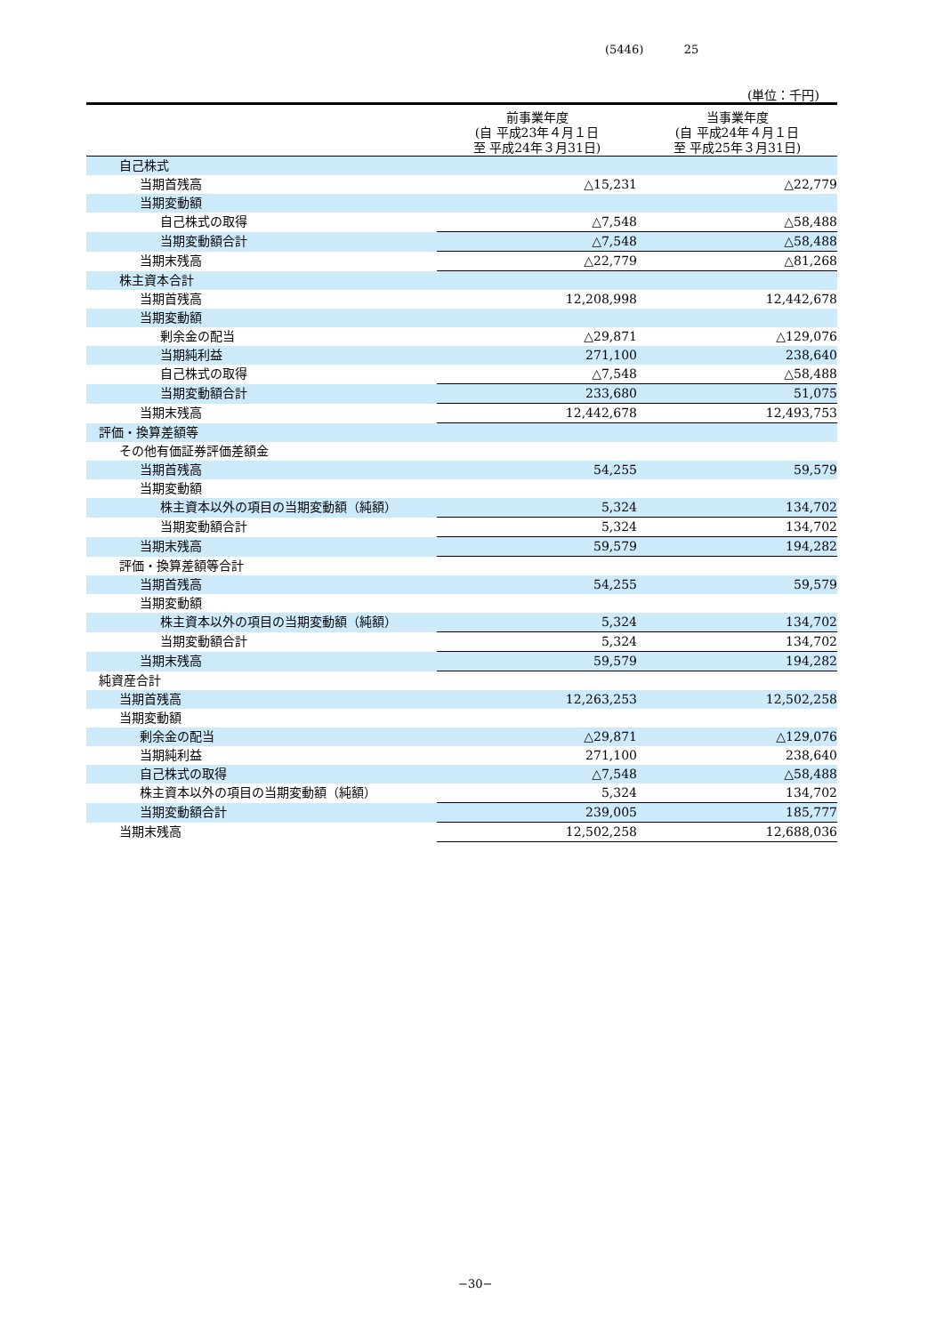(5446) 25
(単位：千円)
| | 前事業年度 (自 平成23年４月１日 至 平成24年３月31日) | 当事業年度 (自 平成24年４月１日 至 平成25年３月31日) |
| --- | --- | --- |
| 自己株式 | | |
| 当期首残高 | △15,231 | △22,779 |
| 当期変動額 | | |
| 自己株式の取得 | △7,548 | △58,488 |
| 当期変動額合計 | △7,548 | △58,488 |
| 当期末残高 | △22,779 | △81,268 |
| 株主資本合計 | | |
| 当期首残高 | 12,208,998 | 12,442,678 |
| 当期変動額 | | |
| 剰余金の配当 | △29,871 | △129,076 |
| 当期純利益 | 271,100 | 238,640 |
| 自己株式の取得 | △7,548 | △58,488 |
| 当期変動額合計 | 233,680 | 51,075 |
| 当期末残高 | 12,442,678 | 12,493,753 |
| 評価・換算差額等 | | |
| その他有価証券評価差額金 | | |
| 当期首残高 | 54,255 | 59,579 |
| 当期変動額 | | |
| 株主資本以外の項目の当期変動額（純額） | 5,324 | 134,702 |
| 当期変動額合計 | 5,324 | 134,702 |
| 当期末残高 | 59,579 | 194,282 |
| 評価・換算差額等合計 | | |
| 当期首残高 | 54,255 | 59,579 |
| 当期変動額 | | |
| 株主資本以外の項目の当期変動額（純額） | 5,324 | 134,702 |
| 当期変動額合計 | 5,324 | 134,702 |
| 当期末残高 | 59,579 | 194,282 |
| 純資産合計 | | |
| 当期首残高 | 12,263,253 | 12,502,258 |
| 当期変動額 | | |
| 剰余金の配当 | △29,871 | △129,076 |
| 当期純利益 | 271,100 | 238,640 |
| 自己株式の取得 | △7,548 | △58,488 |
| 株主資本以外の項目の当期変動額（純額） | 5,324 | 134,702 |
| 当期変動額合計 | 239,005 | 185,777 |
| 当期末残高 | 12,502,258 | 12,688,036 |
−30−